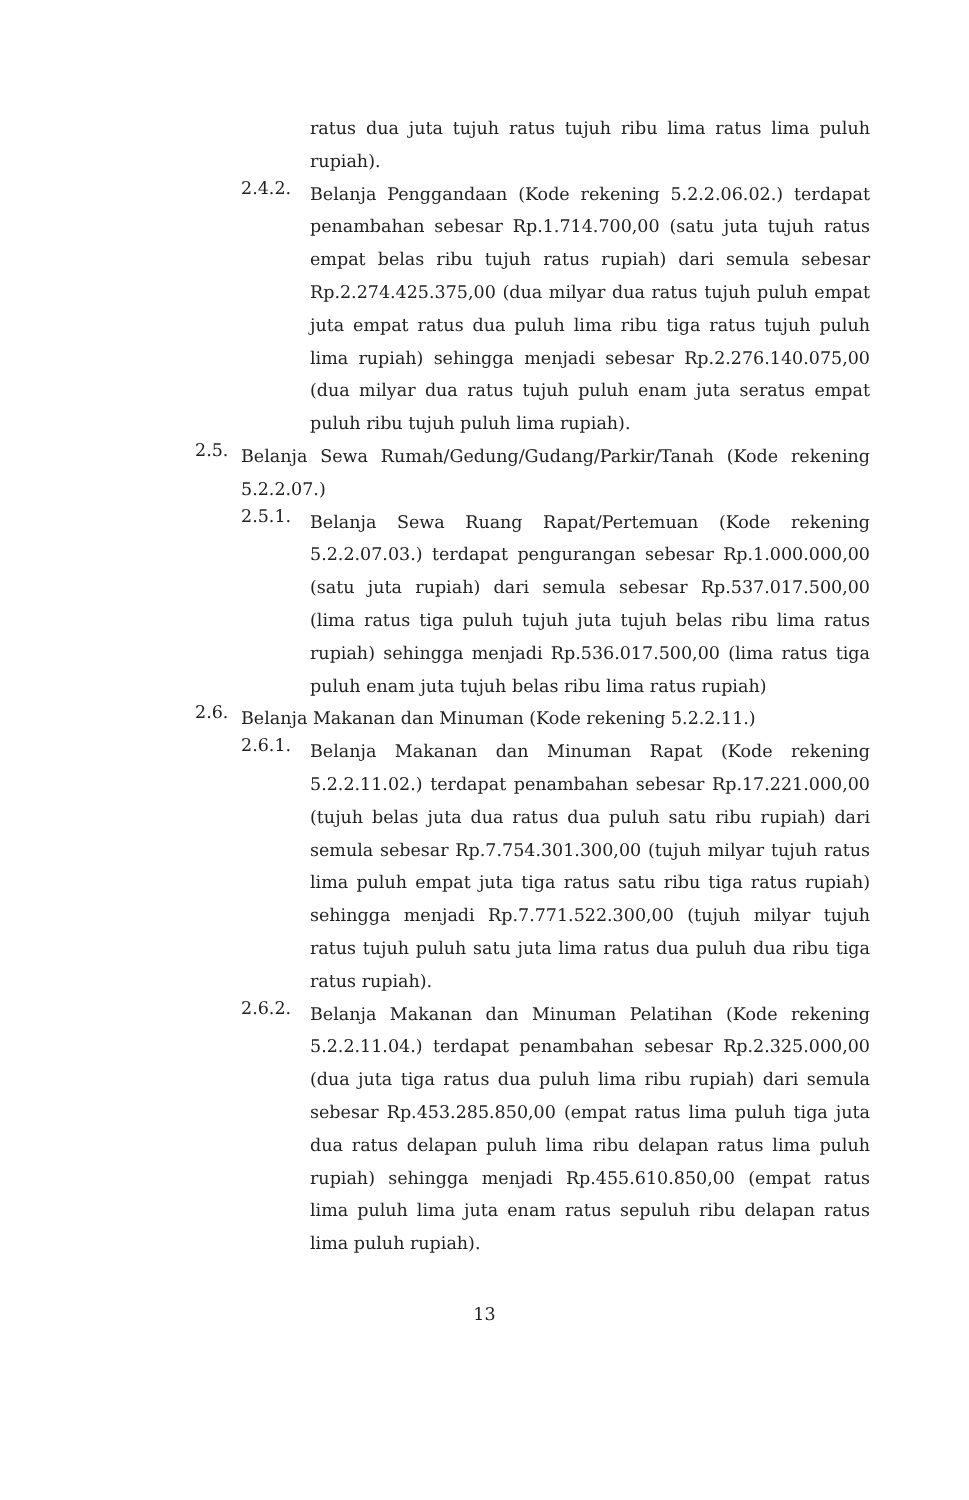ratus dua juta tujuh ratus tujuh ribu lima ratus lima puluh rupiah).
2.4.2.
Belanja Penggandaan (Kode rekening 5.2.2.06.02.) terdapat penambahan sebesar Rp.1.714.700,00 (satu juta tujuh ratus empat belas ribu tujuh ratus rupiah) dari semula sebesar Rp.2.274.425.375,00 (dua milyar dua ratus tujuh puluh empat juta empat ratus dua puluh lima ribu tiga ratus tujuh puluh lima rupiah) sehingga menjadi sebesar Rp.2.276.140.075,00 (dua milyar dua ratus tujuh puluh enam juta seratus empat puluh ribu tujuh puluh lima rupiah).
2.5.
Belanja Sewa Rumah/Gedung/Gudang/Parkir/Tanah (Kode rekening 5.2.2.07.)
2.5.1.
Belanja Sewa Ruang Rapat/Pertemuan (Kode rekening 5.2.2.07.03.) terdapat pengurangan sebesar Rp.1.000.000,00 (satu juta rupiah) dari semula sebesar Rp.537.017.500,00 (lima ratus tiga puluh tujuh juta tujuh belas ribu lima ratus rupiah) sehingga menjadi Rp.536.017.500,00 (lima ratus tiga puluh enam juta tujuh belas ribu lima ratus rupiah)
2.6.
Belanja Makanan dan Minuman (Kode rekening 5.2.2.11.)
2.6.1.
Belanja Makanan dan Minuman Rapat (Kode rekening 5.2.2.11.02.) terdapat penambahan sebesar Rp.17.221.000,00 (tujuh belas juta dua ratus dua puluh satu ribu rupiah) dari semula sebesar Rp.7.754.301.300,00 (tujuh milyar tujuh ratus lima puluh empat juta tiga ratus satu ribu tiga ratus rupiah) sehingga menjadi Rp.7.771.522.300,00 (tujuh milyar tujuh ratus tujuh puluh satu juta lima ratus dua puluh dua ribu tiga ratus rupiah).
2.6.2.
Belanja Makanan dan Minuman Pelatihan (Kode rekening 5.2.2.11.04.) terdapat penambahan sebesar Rp.2.325.000,00 (dua juta tiga ratus dua puluh lima ribu rupiah) dari semula sebesar Rp.453.285.850,00 (empat ratus lima puluh tiga juta dua ratus delapan puluh lima ribu delapan ratus lima puluh rupiah) sehingga menjadi Rp.455.610.850,00 (empat ratus lima puluh lima juta enam ratus sepuluh ribu delapan ratus lima puluh rupiah).
13